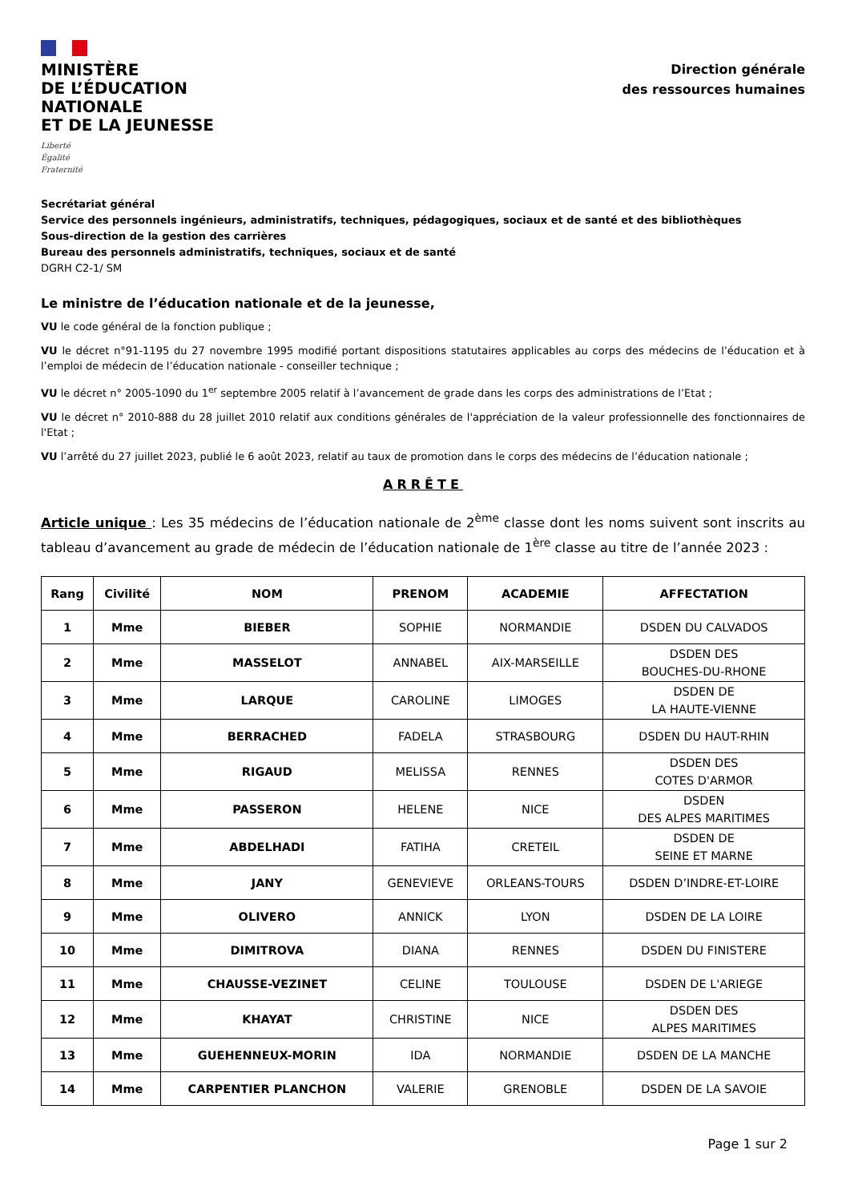MINISTÈRE
DE L’ÉDUCATION
NATIONALE
ET DE LA JEUNESSE
Liberté
Égalité
Fraternité
Direction générale
des ressources humaines
Secrétariat général
Service des personnels ingénieurs, administratifs, techniques, pédagogiques, sociaux et de santé et des bibliothèques
Sous-direction de la gestion des carrières
Bureau des personnels administratifs, techniques, sociaux et de santé
DGRH C2-1/ SM
Le ministre de l’éducation nationale et de la jeunesse,
VU le code général de la fonction publique ;
VU le décret n°91-1195 du 27 novembre 1995 modifié portant dispositions statutaires applicables au corps des médecins de l’éducation et à l’emploi de médecin de l’éducation nationale - conseiller technique ;
VU le décret n° 2005-1090 du 1<sup>er</sup> septembre 2005 relatif à l’avancement de grade dans les corps des administrations de l’Etat ;
VU le décret n° 2010-888 du 28 juillet 2010 relatif aux conditions générales de l'appréciation de la valeur professionnelle des fonctionnaires de l'Etat ;
VU l’arrêté du 27 juillet 2023, publié le 6 août 2023, relatif au taux de promotion dans le corps des médecins de l’éducation nationale ;
ARRÊTE
Article unique : Les 35 médecins de l’éducation nationale de 2<sup>ème</sup> classe dont les noms suivent sont inscrits au tableau d’avancement au grade de médecin de l’éducation nationale de 1<sup>ère</sup> classe au titre de l’année 2023 :
| Rang | Civilité | NOM | PRENOM | ACADEMIE | AFFECTATION |
| --- | --- | --- | --- | --- | --- |
| 1 | Mme | BIEBER | SOPHIE | NORMANDIE | DSDEN DU CALVADOS |
| 2 | Mme | MASSELOT | ANNABEL | AIX-MARSEILLE | DSDEN DES BOUCHES-DU-RHONE |
| 3 | Mme | LARQUE | CAROLINE | LIMOGES | DSDEN DE LA HAUTE-VIENNE |
| 4 | Mme | BERRACHED | FADELA | STRASBOURG | DSDEN DU HAUT-RHIN |
| 5 | Mme | RIGAUD | MELISSA | RENNES | DSDEN DES COTES D'ARMOR |
| 6 | Mme | PASSERON | HELENE | NICE | DSDEN DES ALPES MARITIMES |
| 7 | Mme | ABDELHADI | FATIHA | CRETEIL | DSDEN DE SEINE ET MARNE |
| 8 | Mme | JANY | GENEVIEVE | ORLEANS-TOURS | DSDEN D’INDRE-ET-LOIRE |
| 9 | Mme | OLIVERO | ANNICK | LYON | DSDEN DE LA LOIRE |
| 10 | Mme | DIMITROVA | DIANA | RENNES | DSDEN DU FINISTERE |
| 11 | Mme | CHAUSSE-VEZINET | CELINE | TOULOUSE | DSDEN DE L'ARIEGE |
| 12 | Mme | KHAYAT | CHRISTINE | NICE | DSDEN DES ALPES MARITIMES |
| 13 | Mme | GUEHENNEUX-MORIN | IDA | NORMANDIE | DSDEN DE LA MANCHE |
| 14 | Mme | CARPENTIER PLANCHON | VALERIE | GRENOBLE | DSDEN DE LA SAVOIE |
Page 1 sur 2